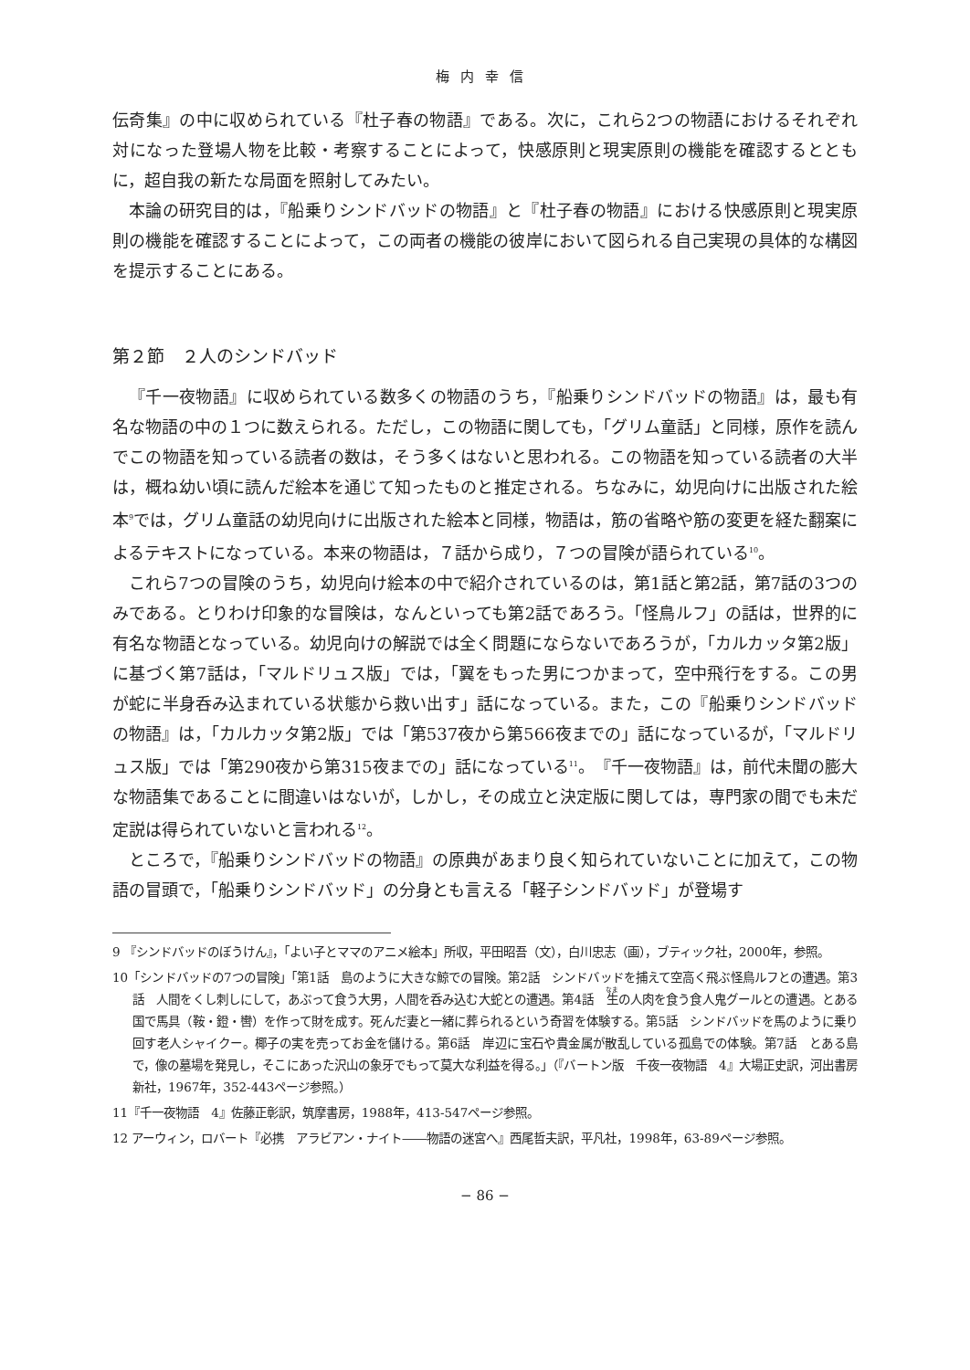梅内幸信
伝奇集』の中に収められている『杜子春の物語』である。次に，これら2つの物語におけるそれぞれ対になった登場人物を比較・考察することによって，快感原則と現実原則の機能を確認するとともに，超自我の新たな局面を照射してみたい。
本論の研究目的は，『船乗りシンドバッドの物語』と『杜子春の物語』における快感原則と現実原則の機能を確認することによって，この両者の機能の彼岸において図られる自己実現の具体的な構図を提示することにある。
第２節　２人のシンドバッド
『千一夜物語』に収められている数多くの物語のうち，『船乗りシンドバッドの物語』は，最も有名な物語の中の１つに数えられる。ただし，この物語に関しても，「グリム童話」と同様，原作を読んでこの物語を知っている読者の数は，そう多くはないと思われる。この物語を知っている読者の大半は，概ね幼い頃に読んだ絵本を通じて知ったものと推定される。ちなみに，幼児向けに出版された絵本<sup>9</sup>では，グリム童話の幼児向けに出版された絵本と同様，物語は，筋の省略や筋の変更を経た翻案によるテキストになっている。本来の物語は，７話から成り，７つの冒険が語られている<sup>10</sup>。
これら7つの冒険のうち，幼児向け絵本の中で紹介されているのは，第1話と第2話，第7話の3つのみである。とりわけ印象的な冒険は，なんといっても第2話であろう。「怪鳥ルフ」の話は，世界的に有名な物語となっている。幼児向けの解説では全く問題にならないであろうが，「カルカッタ第2版」に基づく第7話は，「マルドリュス版」では，「翼をもった男につかまって，空中飛行をする。この男が蛇に半身呑み込まれている状態から救い出す」話になっている。また，この『船乗りシンドバッドの物語』は，「カルカッタ第2版」では「第537夜から第566夜までの」話になっているが，「マルドリュス版」では「第290夜から第315夜までの」話になっている<sup>11</sup>。『千一夜物語』は，前代未聞の膨大な物語集であることに間違いはないが，しかし，その成立と決定版に関しては，専門家の間でも未だ定説は得られていないと言われる<sup>12</sup>。
ところで，『船乗りシンドバッドの物語』の原典があまり良く知られていないことに加えて，この物語の冒頭で，「船乗りシンドバッド」の分身とも言える「軽子シンドバッド」が登場す
9 『シンドバッドのぼうけん』，「よい子とママのアニメ絵本」所収，平田昭吾（文），白川忠志（画），ブティック社，2000年，参照。
10「シンドバッドの7つの冒険」「第1話　島のように大きな鯨での冒険。第2話　シンドバッドを捕えて空高く飛ぶ怪鳥ルフとの遭遇。第3話　人間をくし刺しにして，あぶって食う大男，人間を呑み込む大蛇との遭遇。第4話　生の人肉を食う食人鬼グールとの遭遇。とある国で馬具（鞍・鐙・轡）を作って財を成す。死んだ妻と一緒に葬られるという奇習を体験する。第5話　シンドバッドを馬のように乗り回す老人シャイクー。椰子の実を売ってお金を儲ける。第6話　岸辺に宝石や貴金属が散乱している孤島での体験。第7話　とある島で，像の墓場を発見し，そこにあった沢山の象牙でもって莫大な利益を得る。」（『バートン版　千夜一夜物語　4』大場正史訳，河出書房新社，1967年，352-443ページ参照。）
11『千一夜物語　4』佐藤正彰訳，筑摩書房，1988年，413-547ページ参照。
12 アーウィン，ロバート『必携　アラビアン・ナイト――物語の迷宮へ』西尾哲夫訳，平凡社，1998年，63-89ページ参照。
− 86 −